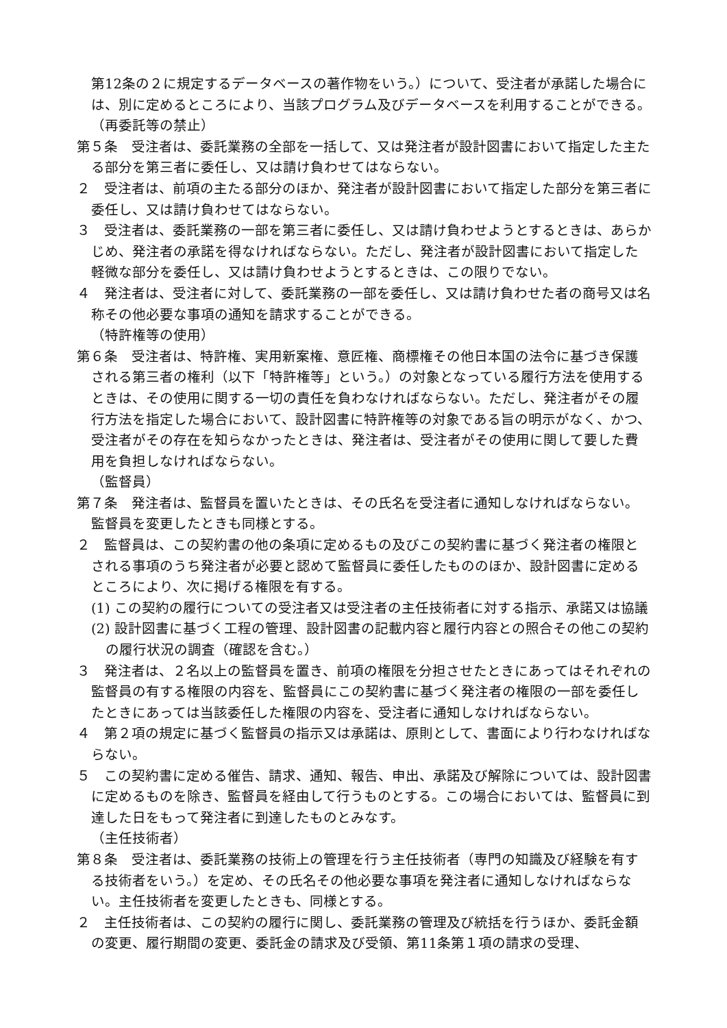第12条の２に規定するデータベースの著作物をいう。）について、受注者が承諾した場合には、別に定めるところにより、当該プログラム及びデータベースを利用することができる。
（再委託等の禁止）
第５条　受注者は、委託業務の全部を一括して、又は発注者が設計図書において指定した主たる部分を第三者に委任し、又は請け負わせてはならない。
２　受注者は、前項の主たる部分のほか、発注者が設計図書において指定した部分を第三者に委任し、又は請け負わせてはならない。
３　受注者は、委託業務の一部を第三者に委任し、又は請け負わせようとするときは、あらかじめ、発注者の承諾を得なければならない。ただし、発注者が設計図書において指定した軽微な部分を委任し、又は請け負わせようとするときは、この限りでない。
４　発注者は、受注者に対して、委託業務の一部を委任し、又は請け負わせた者の商号又は名称その他必要な事項の通知を請求することができる。
（特許権等の使用）
第６条　受注者は、特許権、実用新案権、意匠権、商標権その他日本国の法令に基づき保護される第三者の権利（以下「特許権等」という。）の対象となっている履行方法を使用するときは、その使用に関する一切の責任を負わなければならない。ただし、発注者がその履行方法を指定した場合において、設計図書に特許権等の対象である旨の明示がなく、かつ、受注者がその存在を知らなかったときは、発注者は、受注者がその使用に関して要した費用を負担しなければならない。
（監督員）
第７条　発注者は、監督員を置いたときは、その氏名を受注者に通知しなければならない。監督員を変更したときも同様とする。
２　監督員は、この契約書の他の条項に定めるもの及びこの契約書に基づく発注者の権限とされる事項のうち発注者が必要と認めて監督員に委任したもののほか、設計図書に定めるところにより、次に掲げる権限を有する。
(1) この契約の履行についての受注者又は受注者の主任技術者に対する指示、承諾又は協議
(2) 設計図書に基づく工程の管理、設計図書の記載内容と履行内容との照合その他この契約の履行状況の調査（確認を含む。）
３　発注者は、２名以上の監督員を置き、前項の権限を分担させたときにあってはそれぞれの監督員の有する権限の内容を、監督員にこの契約書に基づく発注者の権限の一部を委任したときにあっては当該委任した権限の内容を、受注者に通知しなければならない。
４　第２項の規定に基づく監督員の指示又は承諾は、原則として、書面により行わなければならない。
５　この契約書に定める催告、請求、通知、報告、申出、承諾及び解除については、設計図書に定めるものを除き、監督員を経由して行うものとする。この場合においては、監督員に到達した日をもって発注者に到達したものとみなす。
（主任技術者）
第８条　受注者は、委託業務の技術上の管理を行う主任技術者（専門の知識及び経験を有する技術者をいう。）を定め、その氏名その他必要な事項を発注者に通知しなければならない。主任技術者を変更したときも、同様とする。
２　主任技術者は、この契約の履行に関し、委託業務の管理及び統括を行うほか、委託金額の変更、履行期間の変更、委託金の請求及び受領、第11条第１項の請求の受理、